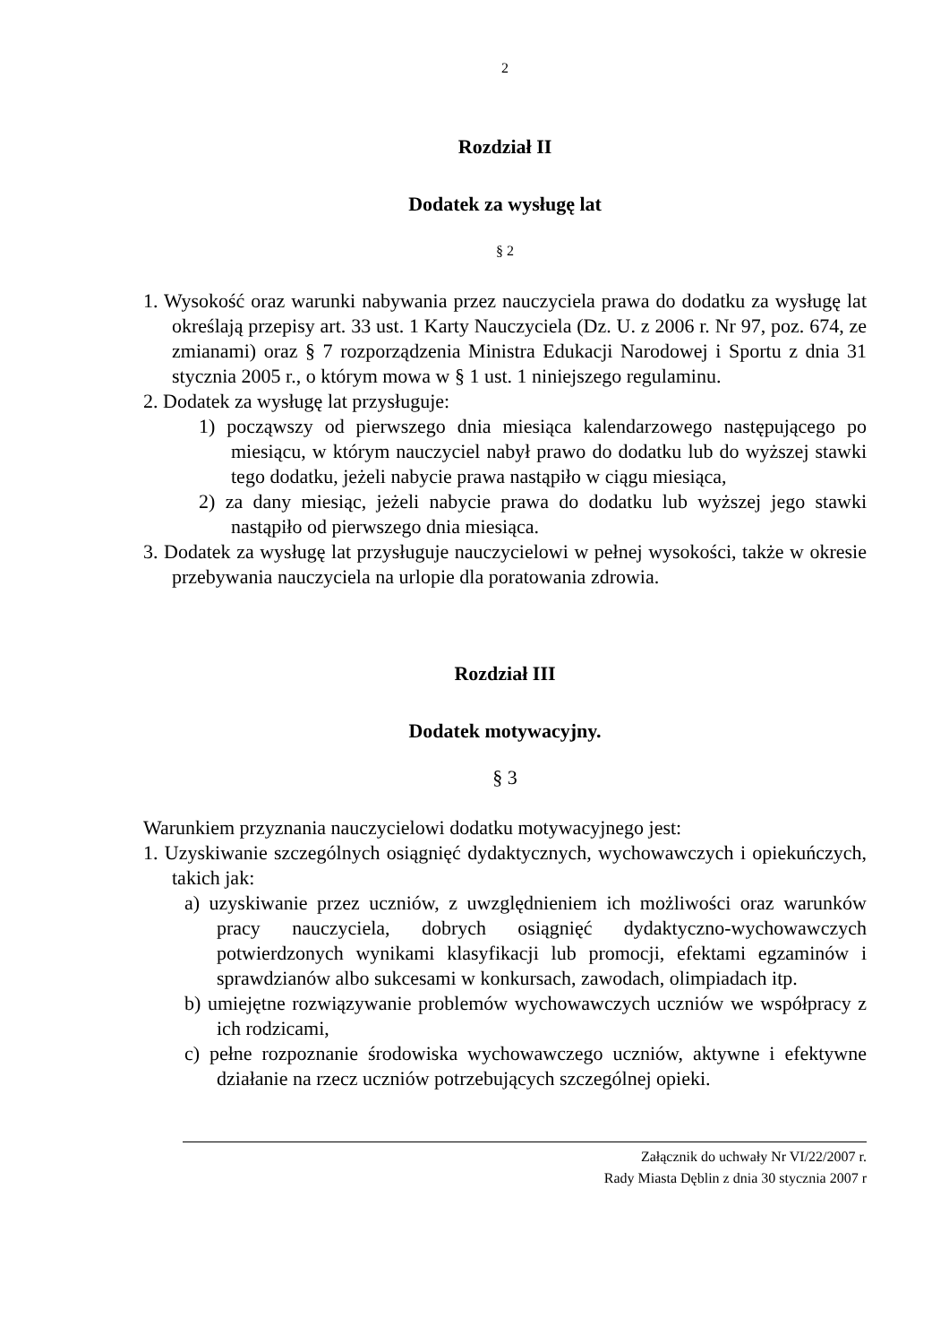2
Rozdział II
Dodatek za wysługę lat
§ 2
1. Wysokość oraz warunki nabywania przez nauczyciela prawa do dodatku za wysługę lat określają przepisy art. 33 ust. 1 Karty Nauczyciela (Dz. U. z 2006 r. Nr 97, poz. 674, ze zmianami) oraz § 7 rozporządzenia Ministra Edukacji Narodowej i Sportu z dnia 31 stycznia 2005 r., o którym mowa w § 1 ust. 1 niniejszego regulaminu.
2. Dodatek za wysługę lat przysługuje:
1) począwszy od pierwszego dnia miesiąca kalendarzowego następującego po miesiącu, w którym nauczyciel nabył prawo do dodatku lub do wyższej stawki tego dodatku, jeżeli nabycie prawa nastąpiło w ciągu miesiąca,
2) za dany miesiąc, jeżeli nabycie prawa do dodatku lub wyższej jego stawki nastąpiło od pierwszego dnia miesiąca.
3. Dodatek za wysługę lat przysługuje nauczycielowi w pełnej wysokości, także w okresie przebywania nauczyciela na urlopie dla poratowania zdrowia.
Rozdział III
Dodatek motywacyjny.
§ 3
Warunkiem przyznania nauczycielowi dodatku motywacyjnego jest:
1. Uzyskiwanie szczególnych osiągnięć dydaktycznych, wychowawczych i opiekuńczych, takich jak:
a) uzyskiwanie przez uczniów, z uwzględnieniem ich możliwości oraz warunków pracy nauczyciela, dobrych osiągnięć dydaktyczno-wychowawczych potwierdzonych wynikami klasyfikacji lub promocji, efektami egzaminów i sprawdzianów albo sukcesami w konkursach, zawodach, olimpiadach itp.
b) umiejętne rozwiązywanie problemów wychowawczych uczniów we współpracy z ich rodzicami,
c) pełne rozpoznanie środowiska wychowawczego uczniów, aktywne i efektywne działanie na rzecz uczniów potrzebujących szczególnej opieki.
Załącznik do uchwały Nr VI/22/2007 r.
Rady Miasta Dęblin z dnia 30 stycznia 2007 r